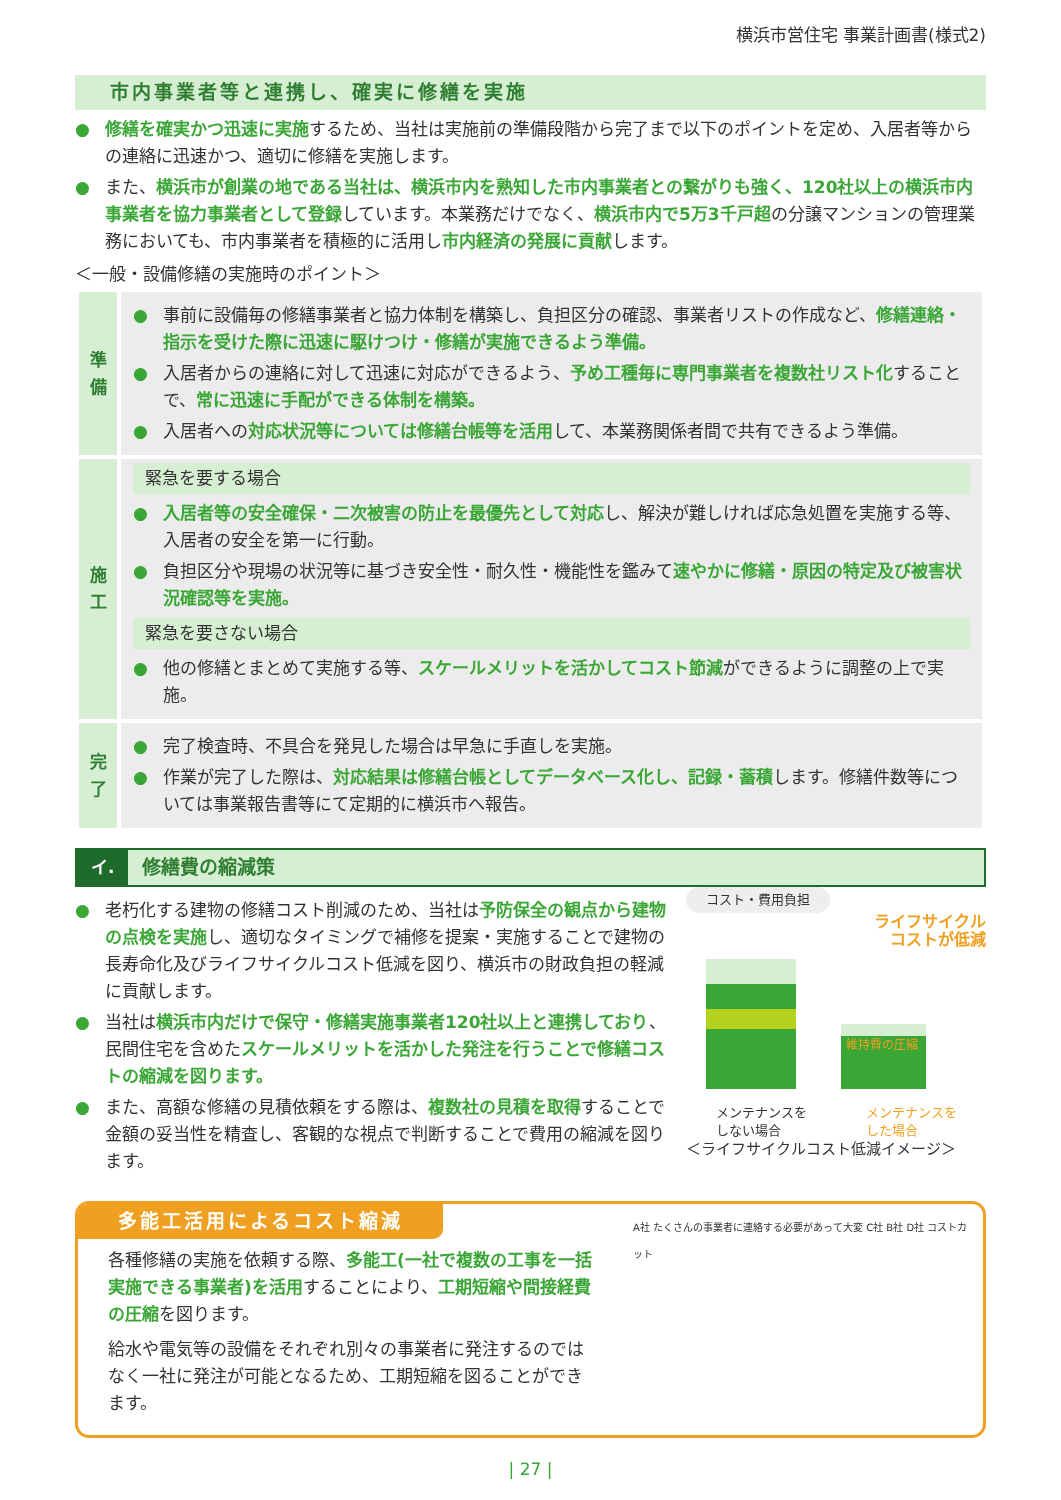横浜市営住宅 事業計画書(様式2)
市内事業者等と連携し、確実に修繕を実施
● 修繕を確実かつ迅速に実施するため、当社は実施前の準備段階から完了まで以下のポイントを定め、入居者等からの連絡に迅速かつ、適切に修繕を実施します。
● また、横浜市が創業の地である当社は、横浜市内を熟知した市内事業者との繋がりも強く、120社以上の横浜市内事業者を協力事業者として登録しています。本業務だけでなく、横浜市内で5万3千戸超の分譲マンションの管理業務においても、市内事業者を積極的に活用し市内経済の発展に貢献します。
＜一般・設備修繕の実施時のポイント＞
| 準 備 | ● 事前に設備毎の修繕事業者と協力体制を構築し、負担区分の確認、事業者リストの作成など、 修繕連絡・指示を受けた際に迅速に駆けつけ・修繕が実施できるよう準備。 ● 入居者からの連絡に対して迅速に対応ができるよう、 予め工種毎に専門事業者を複数社リスト化 することで、 常に迅速に手配ができる体制を構築。 ● 入居者への 対応状況等については修繕台帳等を活用 して、本業務関係者間で共有できるよう準備。 |
| 施 工 | 緊急を要する場合 ● 入居者等の安全確保・二次被害の防止を最優先として対応 し、解決が難しければ応急処置を実施する等、入居者の安全を第一に行動。 ● 負担区分や現場の状況等に基づき安全性・耐久性・機能性を鑑みて 速やかに修繕・原因の特定及び被害状況確認等を実施。 緊急を要さない場合 ● 他の修繕とまとめて実施する等、 スケールメリットを活かしてコスト節減 ができるように調整の上で実施。 |
| 完 了 | ● 完了検査時、不具合を発見した場合は早急に手直しを実施。 ● 作業が完了した際は、 対応結果は修繕台帳としてデータベース化し、記録・蓄積 します。修繕件数等については事業報告書等にて定期的に横浜市へ報告。 |
イ. 修繕費の縮減策
● 老朽化する建物の修繕コスト削減のため、当社は予防保全の観点から建物の点検を実施し、適切なタイミングで補修を提案・実施することで建物の長寿命化及びライフサイクルコスト低減を図り、横浜市の財政負担の軽減に貢献します。
● 当社は横浜市内だけで保守・修繕実施事業者120社以上と連携しており、民間住宅を含めたスケールメリットを活かした発注を行うことで修繕コストの縮減を図ります。
● また、高額な修繕の見積依頼をする際は、複数社の見積を取得することで金額の妥当性を精査し、客観的な視点で判断することで費用の縮減を図ります。
コスト・費用負担
ライフサイクル
コストが低減
維持費の圧縮
メンテナンスを
しない場合 メンテナンスを
した場合
＜ライフサイクルコスト低減イメージ＞
多能工活用によるコスト縮減
各種修繕の実施を依頼する際、多能工(一社で複数の工事を一括実施できる事業者)を活用することにより、工期短縮や間接経費の圧縮を図ります。
給水や電気等の設備をそれぞれ別々の事業者に発注するのではなく一社に発注が可能となるため、工期短縮を図ることができます。
A社 たくさんの事業者に連絡する必要があって大変 C社 B社 D社 コストカット
| 27 |